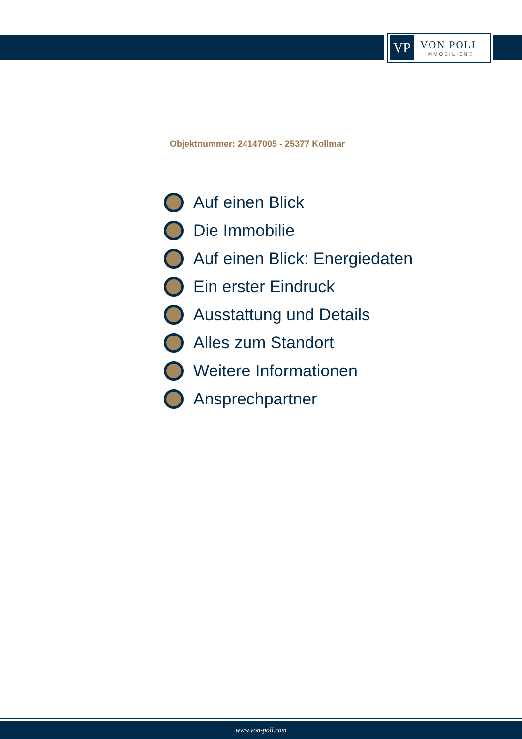VP
VON POLL
IMMOBILIEN®
Objektnummer: 24147005 - 25377 Kollmar
Auf einen Blick
Die Immobilie
Auf einen Blick: Energiedaten
Ein erster Eindruck
Ausstattung und Details
Alles zum Standort
Weitere Informationen
Ansprechpartner
www.von-poll.com